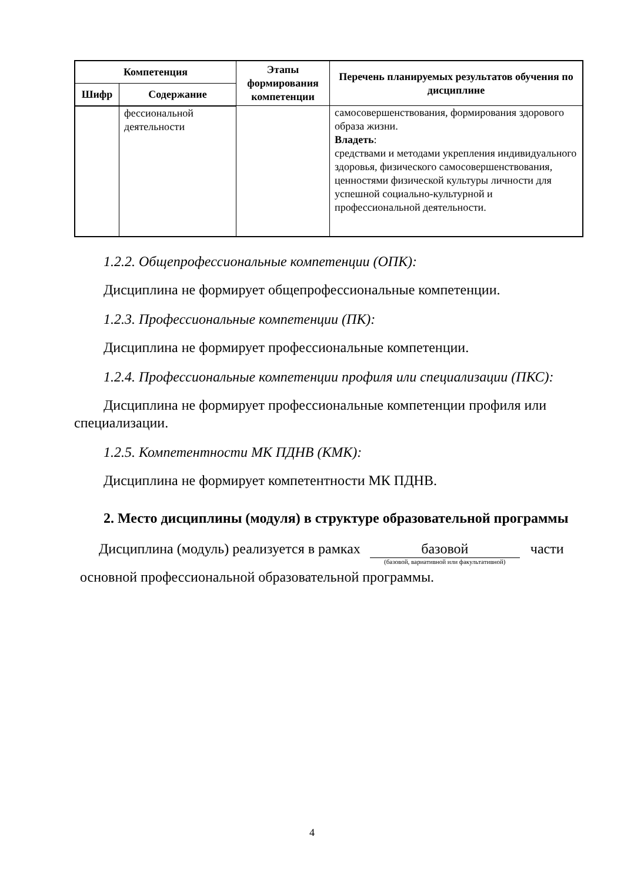| Компетенция | | Этапы формирования компетенции | Перечень планируемых результатов обучения по дисциплине |
| --- | --- | --- | --- |
| Шифр | Содержание | | |
| | фессиональной деятельности | | самосовершенствования, формирования здорового образа жизни. Владеть : средствами и методами укрепления индивидуального здоровья, физического самосовершенствования, ценностями физической культуры личности для успешной социально-культурной и профессиональной деятельности. |
1.2.2. Общепрофессиональные компетенции (ОПК):
Дисциплина не формирует общепрофессиональные компетенции.
1.2.3. Профессиональные компетенции (ПК):
Дисциплина не формирует профессиональные компетенции.
1.2.4. Профессиональные компетенции профиля или специализации (ПКС):
Дисциплина не формирует профессиональные компетенции профиля или специализации.
1.2.5. Компетентности МК ПДНВ (КМК):
Дисциплина не формирует компетентности МК ПДНВ.
2. Место дисциплины (модуля) в структуре образовательной программы
Дисциплина (модуль) реализуется в рамках базовой (базовой, вариативной или факультативной) части
основной профессиональной образовательной программы.
4